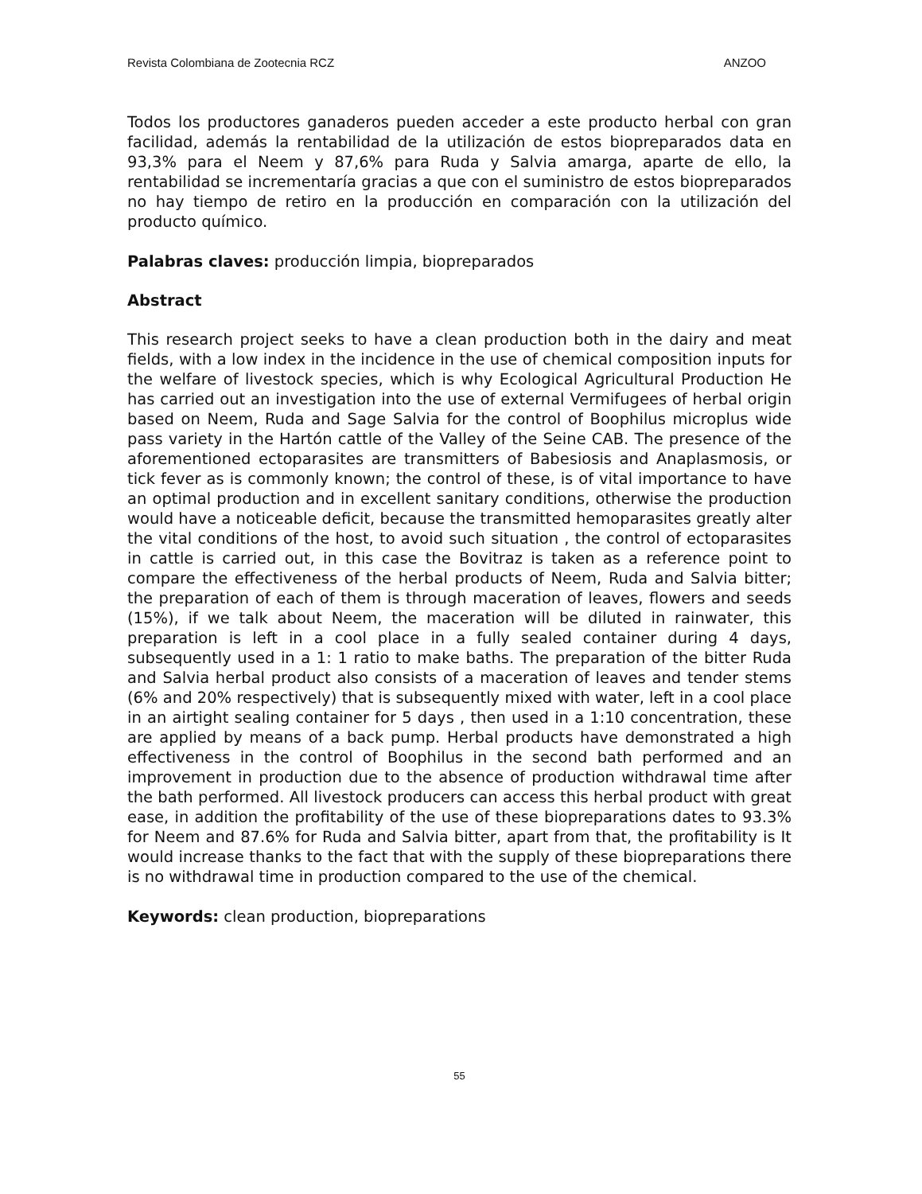Revista Colombiana de Zootecnia RCZ ANZOO
Todos los productores ganaderos pueden acceder a este producto herbal con gran facilidad, además la rentabilidad de la utilización de estos biopreparados data en 93,3% para el Neem y 87,6% para Ruda y Salvia amarga, aparte de ello, la rentabilidad se incrementaría gracias a que con el suministro de estos biopreparados no hay tiempo de retiro en la producción en comparación con la utilización del producto químico.
Palabras claves: producción limpia, biopreparados
Abstract
This research project seeks to have a clean production both in the dairy and meat fields, with a low index in the incidence in the use of chemical composition inputs for the welfare of livestock species, which is why Ecological Agricultural Production He has carried out an investigation into the use of external Vermifugees of herbal origin based on Neem, Ruda and Sage Salvia for the control of Boophilus microplus wide pass variety in the Hartón cattle of the Valley of the Seine CAB. The presence of the aforementioned ectoparasites are transmitters of Babesiosis and Anaplasmosis, or tick fever as is commonly known; the control of these, is of vital importance to have an optimal production and in excellent sanitary conditions, otherwise the production would have a noticeable deficit, because the transmitted hemoparasites greatly alter the vital conditions of the host, to avoid such situation , the control of ectoparasites in cattle is carried out, in this case the Bovitraz is taken as a reference point to compare the effectiveness of the herbal products of Neem, Ruda and Salvia bitter; the preparation of each of them is through maceration of leaves, flowers and seeds (15%), if we talk about Neem, the maceration will be diluted in rainwater, this preparation is left in a cool place in a fully sealed container during 4 days, subsequently used in a 1: 1 ratio to make baths. The preparation of the bitter Ruda and Salvia herbal product also consists of a maceration of leaves and tender stems (6% and 20% respectively) that is subsequently mixed with water, left in a cool place in an airtight sealing container for 5 days , then used in a 1:10 concentration, these are applied by means of a back pump. Herbal products have demonstrated a high effectiveness in the control of Boophilus in the second bath performed and an improvement in production due to the absence of production withdrawal time after the bath performed. All livestock producers can access this herbal product with great ease, in addition the profitability of the use of these biopreparations dates to 93.3% for Neem and 87.6% for Ruda and Salvia bitter, apart from that, the profitability is It would increase thanks to the fact that with the supply of these biopreparations there is no withdrawal time in production compared to the use of the chemical.
Keywords: clean production, biopreparations
55